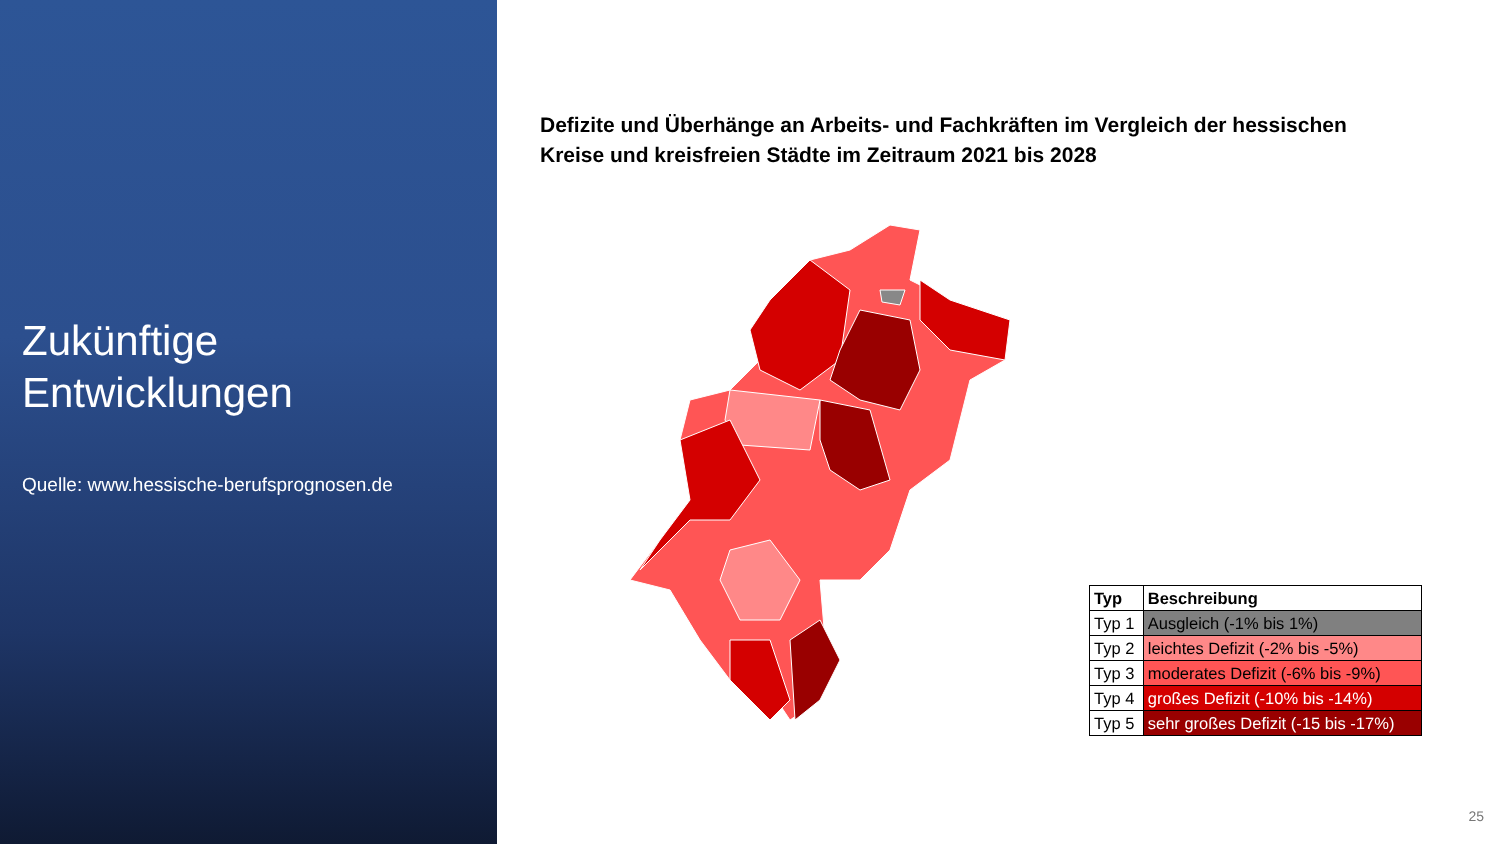Zukünftige Entwicklungen
Quelle: www.hessische-berufsprognosen.de
Defizite und Überhänge an Arbeits- und Fachkräften im Vergleich der hessischen Kreise und kreisfreien Städte im Zeitraum 2021 bis 2028
| Typ | Beschreibung |
| --- | --- |
| Typ 1 | Ausgleich (-1% bis 1%) |
| Typ 2 | leichtes Defizit (-2% bis -5%) |
| Typ 3 | moderates Defizit (-6% bis -9%) |
| Typ 4 | großes Defizit (-10% bis -14%) |
| Typ 5 | sehr großes Defizit (-15 bis -17%) |
25